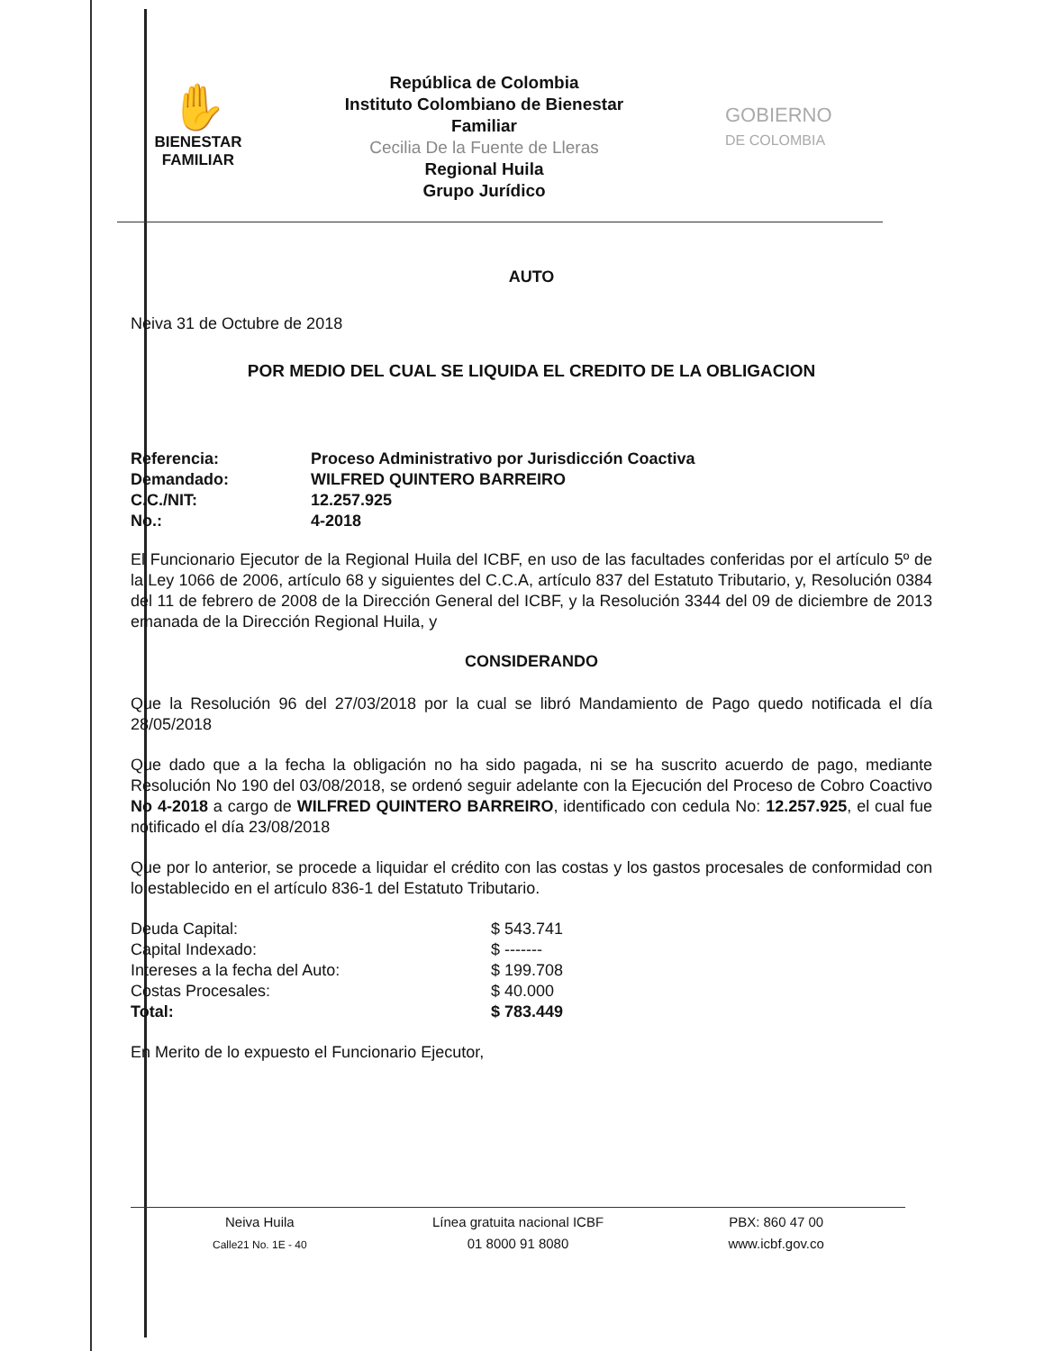✋
BIENESTAR
FAMILIAR
República de Colombia
Instituto Colombiano de Bienestar
Familiar
Cecilia De la Fuente de Lleras
Regional Huila
Grupo Jurídico
GOBIERNO
DE COLOMBIA
AUTO
Neiva 31 de Octubre de 2018
POR MEDIO DEL CUAL SE LIQUIDA EL CREDITO DE LA OBLIGACION
| Referencia: | Proceso Administrativo por Jurisdicción Coactiva |
| Demandado: | WILFRED QUINTERO BARREIRO |
| C.C./NIT: | 12.257.925 |
| No.: | 4-2018 |
El Funcionario Ejecutor de la Regional Huila del ICBF, en uso de las facultades conferidas por el artículo 5º de la Ley 1066 de 2006, artículo 68 y siguientes del C.C.A, artículo 837 del Estatuto Tributario, y, Resolución 0384 del 11 de febrero de 2008 de la Dirección General del ICBF, y la Resolución 3344 del 09 de diciembre de 2013 emanada de la Dirección Regional Huila, y
CONSIDERANDO
Que la Resolución 96 del 27/03/2018 por la cual se libró Mandamiento de Pago quedo notificada el día 28/05/2018
Que dado que a la fecha la obligación no ha sido pagada, ni se ha suscrito acuerdo de pago, mediante Resolución No 190 del 03/08/2018, se ordenó seguir adelante con la Ejecución del Proceso de Cobro Coactivo No 4-2018 a cargo de WILFRED QUINTERO BARREIRO, identificado con cedula No: 12.257.925, el cual fue notificado el día 23/08/2018
Que por lo anterior, se procede a liquidar el crédito con las costas y los gastos procesales de conformidad con lo establecido en el artículo 836-1 del Estatuto Tributario.
| Deuda Capital: | $ 543.741 |
| Capital Indexado: | $ ------- |
| Intereses a la fecha del Auto: | $ 199.708 |
| Costas Procesales: | $ 40.000 |
| Total: | $ 783.449 |
En Merito de lo expuesto el Funcionario Ejecutor,
Neiva Huila
Calle21 No. 1E - 40
Línea gratuita nacional ICBF
01 8000 91 8080
PBX: 860 47 00
www.icbf.gov.co